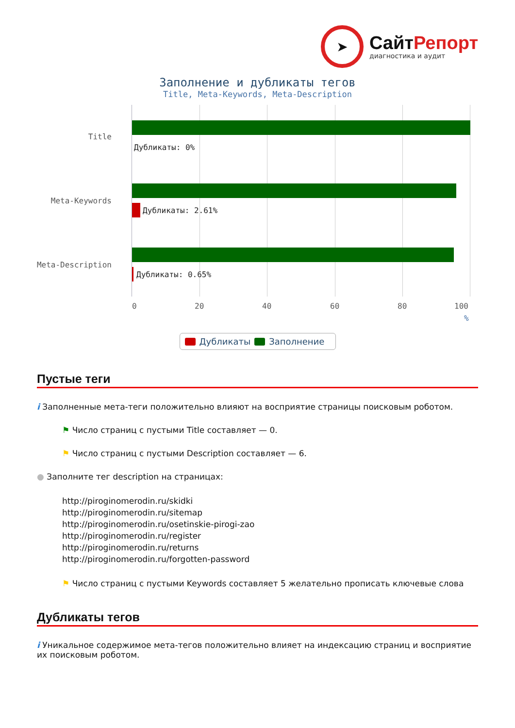➤
СайтРепорт
диагностика и аудит
Заполнение и дубликаты тегов
Title, Meta-Keywords, Meta-Description
Title
Дубликаты: 0%
Meta-Keywords
Дубликаты: 2.61%
Meta-Description
Дубликаты: 0.65%
0 20 40 60 80 100
%
Дубликаты Заполнение
Пустые теги
i Заполненные мета-теги положительно влияют на восприятие страницы поисковым роботом.
⚑ Число страниц с пустыми Title составляет — 0.
⚑ Число страниц с пустыми Description составляет — 6.
● Заполните тег description на страницах:
http://piroginomerodin.ru/skidki
http://piroginomerodin.ru/sitemap
http://piroginomerodin.ru/osetinskie-pirogi-zao
http://piroginomerodin.ru/register
http://piroginomerodin.ru/returns
http://piroginomerodin.ru/forgotten-password
⚑ Число страниц с пустыми Keywords составляет 5 желательно прописать ключевые слова
Дубликаты тегов
i Уникальное содержимое мета-тегов положительно влияет на индексацию страниц и восприятие их поисковым роботом.